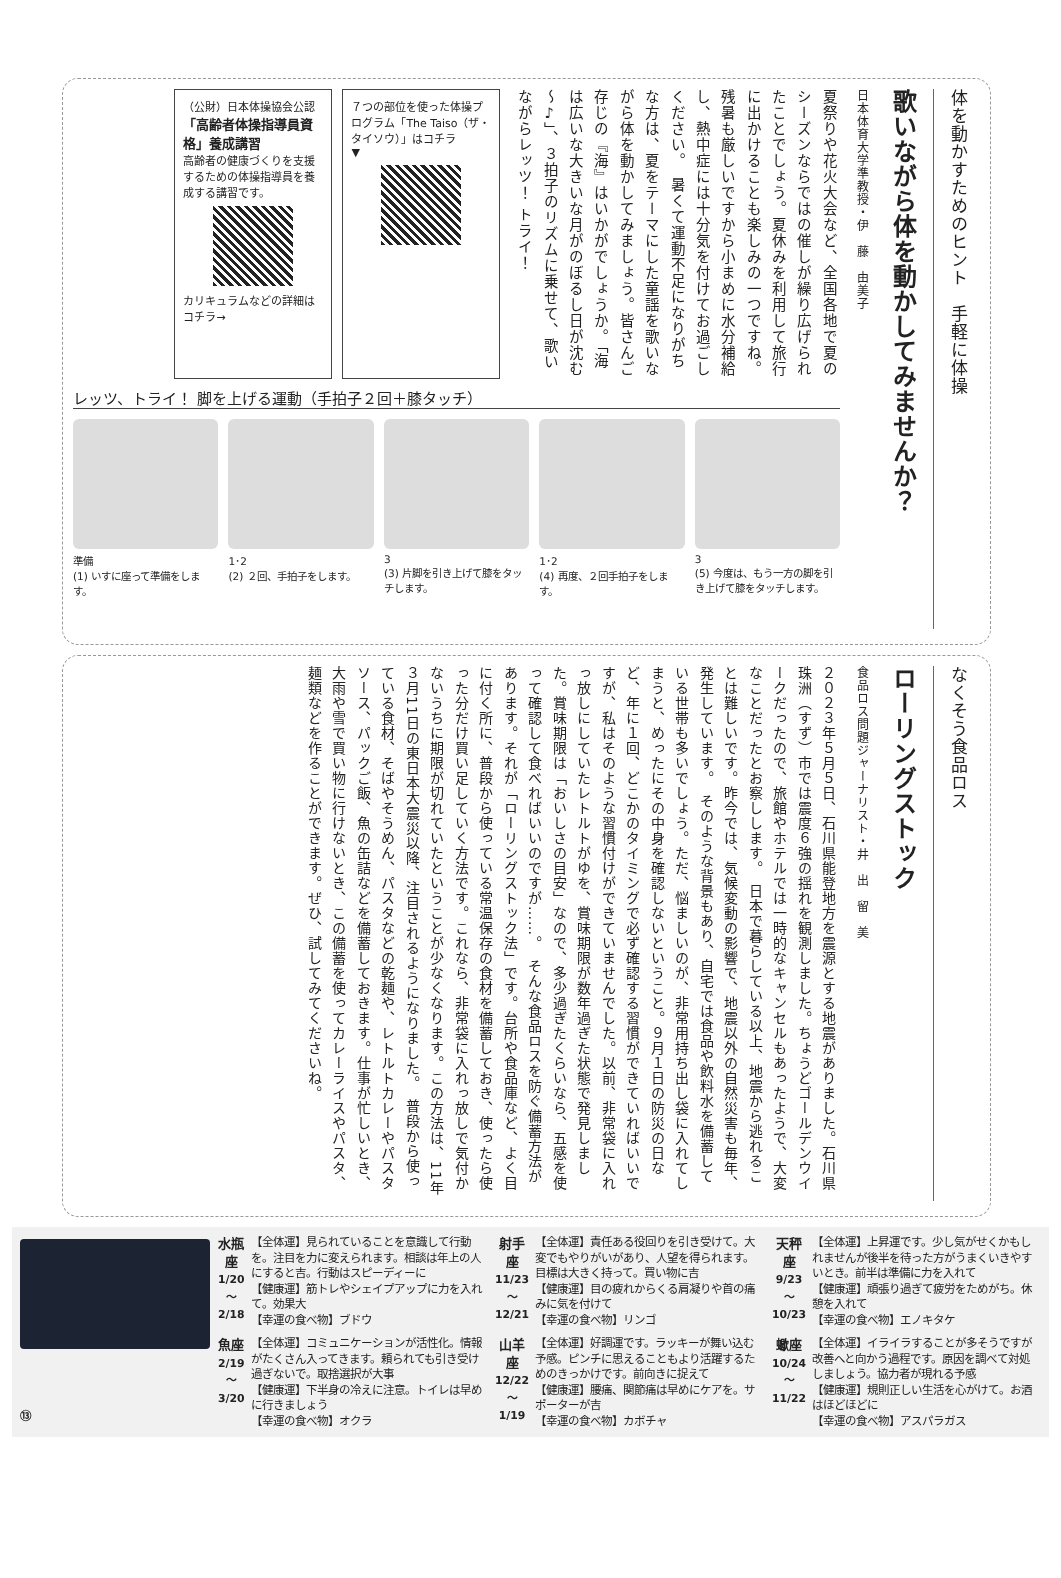体を動かすためのヒント　手軽に体操
歌いながら体を動かしてみませんか？
日本体育大学準教授・伊　藤　由美子
夏祭りや花火大会など、全国各地で夏のシーズンならではの催しが繰り広げられたことでしょう。夏休みを利用して旅行に出かけることも楽しみの一つですね。残暑も厳しいですから小まめに水分補給し、熱中症には十分気を付けてお過ごしください。　暑くて運動不足になりがちな方は、夏をテーマにした童謡を歌いながら体を動かしてみましょう。皆さんご存じの『海』はいかがでしょうか。「海は広いな大きいな月がのぼるし日が沈む～♪」、３拍子のリズムに乗せて、歌いながらレッツ！ トライ！
７つの部位を使った体操プログラム「The Taiso（ザ・タイソウ）」はコチラ
▼
（公財）日本体操協会公認
「高齢者体操指導員資格」養成講習
高齢者の健康づくりを支援するための体操指導員を養成する講習です。
カリキュラムなどの詳細はコチラ→
レッツ、トライ！ 脚を上げる運動（手拍子２回＋膝タッチ）
準備
(1) いすに座って準備をします。
1･2
(2) ２回、手拍子をします。
3
(3) 片脚を引き上げて膝をタッチします。
1･2
(4) 再度、２回手拍子をします。
3
(5) 今度は、もう一方の脚を引き上げて膝をタッチします。
なくそう食品ロス
ローリングストック
食品ロス問題ジャーナリスト・井　出　留　美
２０２３年５月５日、石川県能登地方を震源とする地震がありました。石川県珠洲（すず）市では震度６強の揺れを観測しました。ちょうどゴールデンウイークだったので、旅館やホテルでは一時的なキャンセルもあったようで、大変なことだったとお察しします。　日本で暮らしている以上、地震から逃れることは難しいです。昨今では、気候変動の影響で、地震以外の自然災害も毎年、発生しています。　そのような背景もあり、自宅では食品や飲料水を備蓄している世帯も多いでしょう。ただ、悩ましいのが、非常用持ち出し袋に入れてしまうと、めったにその中身を確認しないということ。９月１日の防災の日など、年に１回、どこかのタイミングで必ず確認する習慣ができていればいいですが、私はそのような習慣付けができていませんでした。以前、非常袋に入れっ放しにしていたレトルトがゆを、賞味期限が数年過ぎた状態で発見しました。賞味期限は「おいしさの目安」なので、多少過ぎたくらいなら、五感を使って確認して食べればいいのですが……。　そんな食品ロスを防ぐ備蓄方法があります。それが「ローリングストック法」です。台所や食品庫など、よく目に付く所に、普段から使っている常温保存の食材を備蓄しておき、使ったら使った分だけ買い足していく方法です。これなら、非常袋に入れっ放しで気付かないうちに期限が切れていたということが少なくなります。この方法は、11年３月11日の東日本大震災以降、注目されるようになりました。　普段から使っている食材、そばやそうめん、パスタなどの乾麺や、レトルトカレーやパスタソース、パックご飯、魚の缶詰などを備蓄しておきます。仕事が忙しいとき、大雨や雪で買い物に行けないとき、この備蓄を使ってカレーライスやパスタ、麺類などを作ることができます。ぜひ、試してみてくださいね。
⑬
水瓶座
1/20～2/18
【全体運】見られていることを意識して行動を。注目を力に変えられます。相談は年上の人にすると吉。行動はスピーディーに
【健康運】筋トレやシェイプアップに力を入れて。効果大
【幸運の食べ物】ブドウ
射手座
11/23～12/21
【全体運】責任ある役回りを引き受けて。大変でもやりがいがあり、人望を得られます。目標は大きく持って。買い物に吉
【健康運】目の疲れからくる肩凝りや首の痛みに気を付けて
【幸運の食べ物】リンゴ
天秤座
9/23～10/23
【全体運】上昇運です。少し気がせくかもしれませんが後半を待った方がうまくいきやすいとき。前半は準備に力を入れて
【健康運】頑張り過ぎて疲労をためがち。休憩を入れて
【幸運の食べ物】エノキタケ
魚座
2/19～3/20
【全体運】コミュニケーションが活性化。情報がたくさん入ってきます。頼られても引き受け過ぎないで。取捨選択が大事
【健康運】下半身の冷えに注意。トイレは早めに行きましょう
【幸運の食べ物】オクラ
山羊座
12/22～1/19
【全体運】好調運です。ラッキーが舞い込む予感。ピンチに思えることもより活躍するためのきっかけです。前向きに捉えて
【健康運】腰痛、関節痛は早めにケアを。サポーターが吉
【幸運の食べ物】カボチャ
蠍座
10/24～11/22
【全体運】イライラすることが多そうですが改善へと向かう過程です。原因を調べて対処しましょう。協力者が現れる予感
【健康運】規則正しい生活を心がけて。お酒はほどほどに
【幸運の食べ物】アスパラガス